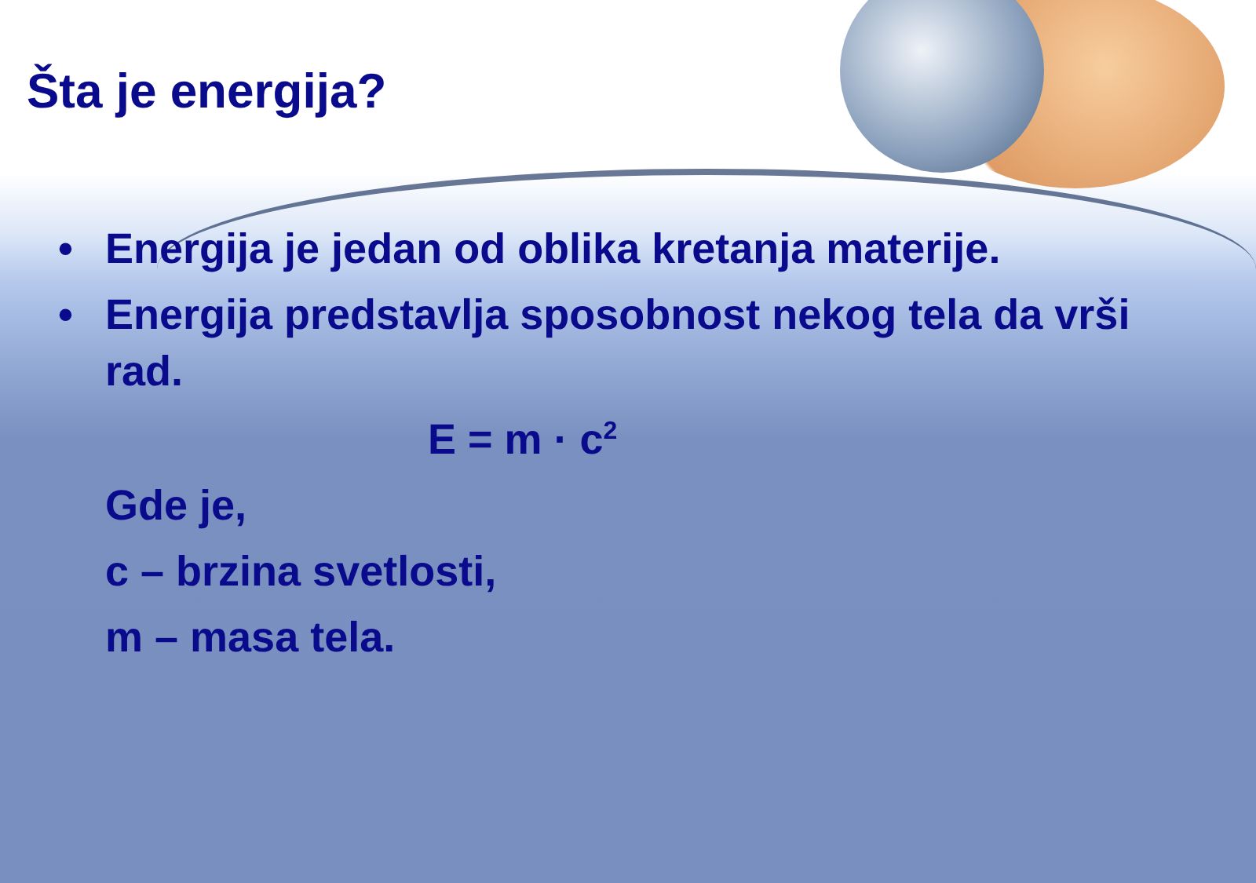Šta je energija?
• Energija je jedan od oblika kretanja materije.
• Energija predstavlja sposobnost nekog tela da vrši rad.
E = m · c<sup>2</sup>
Gde je,
c – brzina svetlosti,
m – masa tela.